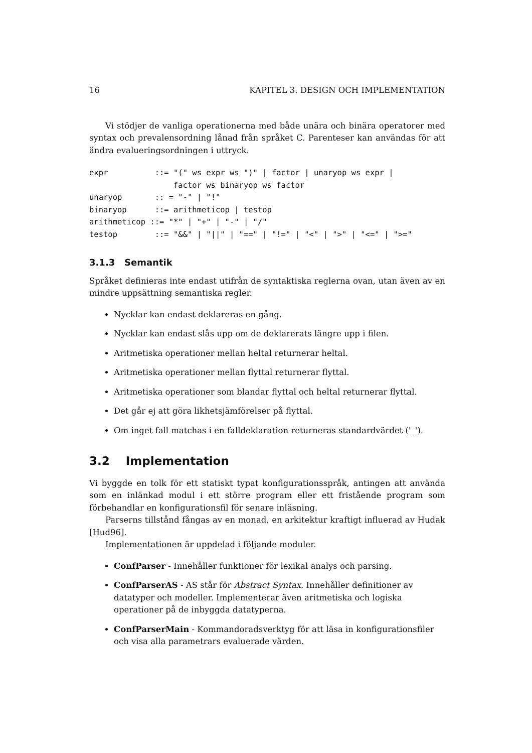16 KAPITEL 3. DESIGN OCH IMPLEMENTATION
Vi stödjer de vanliga operationerna med både unära och binära operatorer med syntax och prevalensordning lånad från språket C. Parenteser kan användas för att ändra evalueringsordningen i uttryck.
expr          ::= "(" ws expr ws ")" | factor | unaryop ws expr |
                  factor ws binaryop ws factor
unaryop       :: = "-" | "!"
binaryop      ::= arithmeticop | testop
arithmeticop ::= "*" | "+" | "-" | "/"
testop        ::= "&&" | "||" | "==" | "!=" | "<" | ">" | "<=" | ">="
3.1.3 Semantik
Språket definieras inte endast utifrån de syntaktiska reglerna ovan, utan även av en mindre uppsättning semantiska regler.
Nycklar kan endast deklareras en gång.
Nycklar kan endast slås upp om de deklarerats längre upp i filen.
Aritmetiska operationer mellan heltal returnerar heltal.
Aritmetiska operationer mellan flyttal returnerar flyttal.
Aritmetiska operationer som blandar flyttal och heltal returnerar flyttal.
Det går ej att göra likhetsjämförelser på flyttal.
Om inget fall matchas i en falldeklaration returneras standardvärdet ('_').
3.2 Implementation
Vi byggde en tolk för ett statiskt typat konfigurationsspråk, antingen att använda som en inlänkad modul i ett större program eller ett fristående program som förbehandlar en konfigurationsfil för senare inläsning.
Parserns tillstånd fångas av en monad, en arkitektur kraftigt influerad av Hudak [Hud96].
Implementationen är uppdelad i följande moduler.
ConfParser - Innehåller funktioner för lexikal analys och parsing.
ConfParserAS - AS står för Abstract Syntax. Innehåller definitioner av datatyper och modeller. Implementerar även aritmetiska och logiska operationer på de inbyggda datatyperna.
ConfParserMain - Kommandoradsverktyg för att läsa in konfigurationsfiler och visa alla parametrars evaluerade värden.